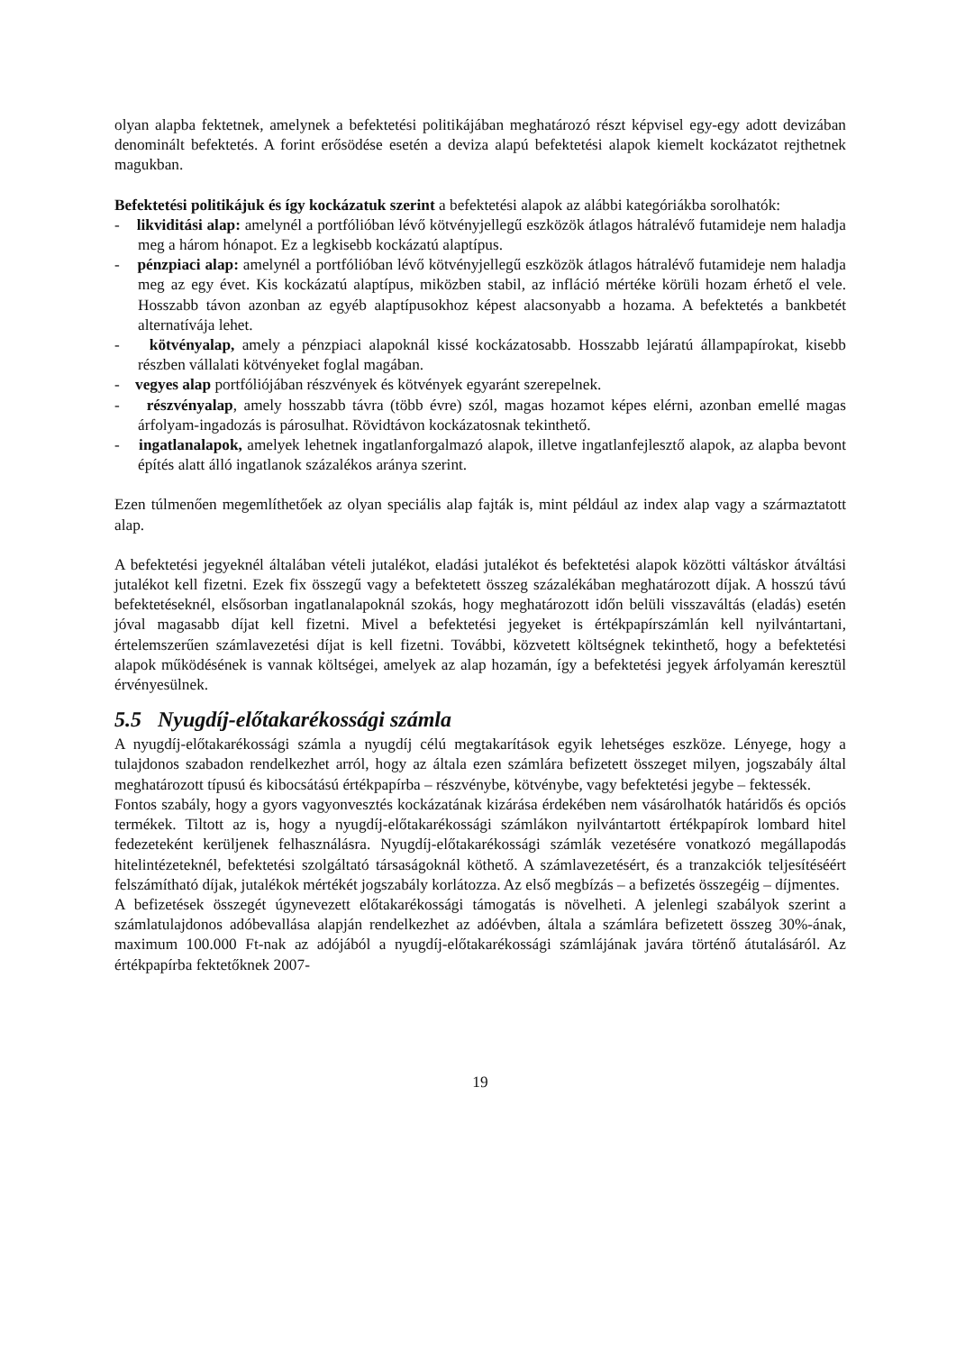olyan alapba fektetnek, amelynek a befektetési politikájában meghatározó részt képvisel egy-egy adott devizában denominált befektetés. A forint erősödése esetén a deviza alapú befektetési alapok kiemelt kockázatot rejthetnek magukban.
Befektetési politikájuk és így kockázatuk szerint a befektetési alapok az alábbi kategóriákba sorolhatók:
- likviditási alap: amelynél a portfólióban lévő kötvényjellegű eszközök átlagos hátralévő futamideje nem haladja meg a három hónapot. Ez a legkisebb kockázatú alaptípus.
- pénzpiaci alap: amelynél a portfólióban lévő kötvényjellegű eszközök átlagos hátralévő futamideje nem haladja meg az egy évet. Kis kockázatú alaptípus, miközben stabil, az infláció mértéke körüli hozam érhető el vele. Hosszabb távon azonban az egyéb alaptípusokhoz képest alacsonyabb a hozama. A befektetés a bankbetét alternatívája lehet.
- kötvényalap, amely a pénzpiaci alapoknál kissé kockázatosabb. Hosszabb lejáratú állampapírokat, kisebb részben vállalati kötvényeket foglal magában.
- vegyes alap portfóliójában részvények és kötvények egyaránt szerepelnek.
- részvényalap, amely hosszabb távra (több évre) szól, magas hozamot képes elérni, azonban emellé magas árfolyam-ingadozás is párosulhat. Rövidtávon kockázatosnak tekinthető.
- ingatlanalapok, amelyek lehetnek ingatlanforgalmazó alapok, illetve ingatlanfejlesztő alapok, az alapba bevont építés alatt álló ingatlanok százalékos aránya szerint.
Ezen túlmenően megemlíthetőek az olyan speciális alap fajták is, mint például az index alap vagy a származtatott alap.
A befektetési jegyeknél általában vételi jutalékot, eladási jutalékot és befektetési alapok közötti váltáskor átváltási jutalékot kell fizetni. Ezek fix összegű vagy a befektetett összeg százalékában meghatározott díjak. A hosszú távú befektetéseknél, elsősorban ingatlanalapoknál szokás, hogy meghatározott időn belüli visszaváltás (eladás) esetén jóval magasabb díjat kell fizetni. Mivel a befektetési jegyeket is értékpapírszámlán kell nyilvántartani, értelemszerűen számlavezetési díjat is kell fizetni. További, közvetett költségnek tekinthető, hogy a befektetési alapok működésének is vannak költségei, amelyek az alap hozamán, így a befektetési jegyek árfolyamán keresztül érvényesülnek.
5.5 Nyugdíj-előtakarékossági számla
A nyugdíj-előtakarékossági számla a nyugdíj célú megtakarítások egyik lehetséges eszköze. Lényege, hogy a tulajdonos szabadon rendelkezhet arról, hogy az általa ezen számlára befizetett összeget milyen, jogszabály által meghatározott típusú és kibocsátású értékpapírba – részvénybe, kötvénybe, vagy befektetési jegybe – fektessék.
Fontos szabály, hogy a gyors vagyonvesztés kockázatának kizárása érdekében nem vásárolhatók határidős és opciós termékek. Tiltott az is, hogy a nyugdíj-előtakarékossági számlákon nyilvántartott értékpapírok lombard hitel fedezeteként kerüljenek felhasználásra. Nyugdíj-előtakarékossági számlák vezetésére vonatkozó megállapodás hitelintézeteknél, befektetési szolgáltató társaságoknál köthető. A számlavezetésért, és a tranzakciók teljesítéséért felszámítható díjak, jutalékok mértékét jogszabály korlátozza. Az első megbízás – a befizetés összegéig – díjmentes.
A befizetések összegét úgynevezett előtakarékossági támogatás is növelheti. A jelenlegi szabályok szerint a számlatulajdonos adóbevallása alapján rendelkezhet az adóévben, általa a számlára befizetett összeg 30%-ának, maximum 100.000 Ft-nak az adójából a nyugdíj-előtakarékossági számlájának javára történő átutalásáról. Az értékpapírba fektetőknek 2007-
19